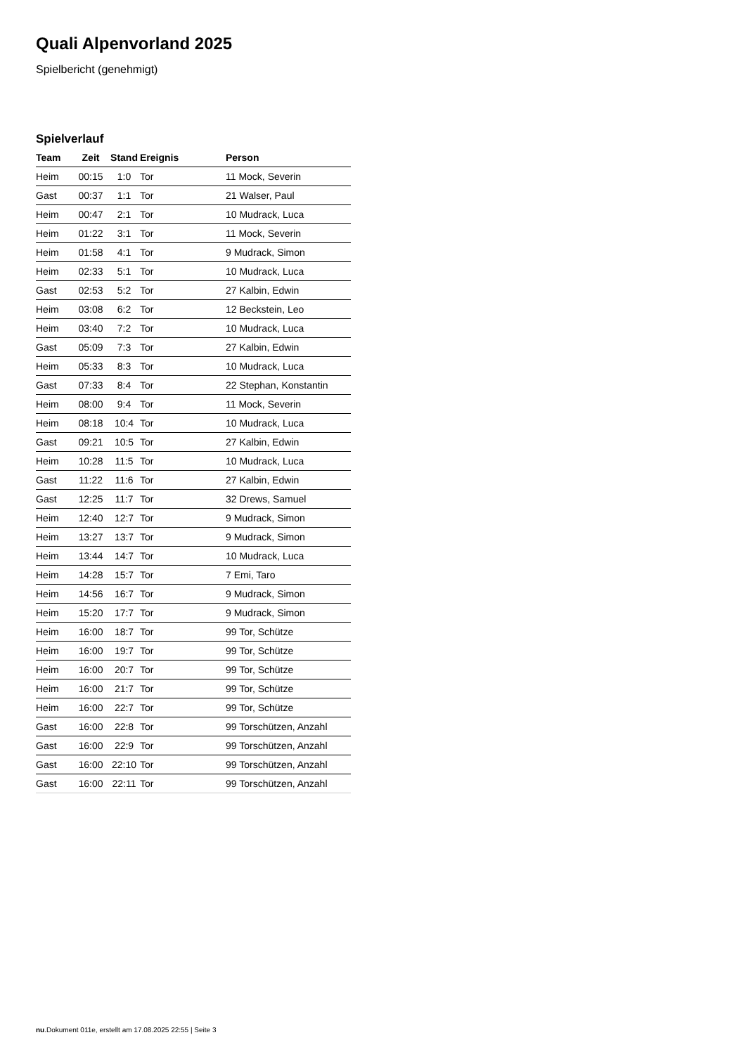Quali Alpenvorland 2025
Spielbericht (genehmigt)
Spielverlauf
| Team | Zeit | Stand | Ereignis | Person |
| --- | --- | --- | --- | --- |
| Heim | 00:15 | 1:0 | Tor | 11 Mock, Severin |
| Gast | 00:37 | 1:1 | Tor | 21 Walser, Paul |
| Heim | 00:47 | 2:1 | Tor | 10 Mudrack, Luca |
| Heim | 01:22 | 3:1 | Tor | 11 Mock, Severin |
| Heim | 01:58 | 4:1 | Tor | 9 Mudrack, Simon |
| Heim | 02:33 | 5:1 | Tor | 10 Mudrack, Luca |
| Gast | 02:53 | 5:2 | Tor | 27 Kalbin, Edwin |
| Heim | 03:08 | 6:2 | Tor | 12 Beckstein, Leo |
| Heim | 03:40 | 7:2 | Tor | 10 Mudrack, Luca |
| Gast | 05:09 | 7:3 | Tor | 27 Kalbin, Edwin |
| Heim | 05:33 | 8:3 | Tor | 10 Mudrack, Luca |
| Gast | 07:33 | 8:4 | Tor | 22 Stephan, Konstantin |
| Heim | 08:00 | 9:4 | Tor | 11 Mock, Severin |
| Heim | 08:18 | 10:4 | Tor | 10 Mudrack, Luca |
| Gast | 09:21 | 10:5 | Tor | 27 Kalbin, Edwin |
| Heim | 10:28 | 11:5 | Tor | 10 Mudrack, Luca |
| Gast | 11:22 | 11:6 | Tor | 27 Kalbin, Edwin |
| Gast | 12:25 | 11:7 | Tor | 32 Drews, Samuel |
| Heim | 12:40 | 12:7 | Tor | 9 Mudrack, Simon |
| Heim | 13:27 | 13:7 | Tor | 9 Mudrack, Simon |
| Heim | 13:44 | 14:7 | Tor | 10 Mudrack, Luca |
| Heim | 14:28 | 15:7 | Tor | 7 Emi, Taro |
| Heim | 14:56 | 16:7 | Tor | 9 Mudrack, Simon |
| Heim | 15:20 | 17:7 | Tor | 9 Mudrack, Simon |
| Heim | 16:00 | 18:7 | Tor | 99 Tor, Schütze |
| Heim | 16:00 | 19:7 | Tor | 99 Tor, Schütze |
| Heim | 16:00 | 20:7 | Tor | 99 Tor, Schütze |
| Heim | 16:00 | 21:7 | Tor | 99 Tor, Schütze |
| Heim | 16:00 | 22:7 | Tor | 99 Tor, Schütze |
| Gast | 16:00 | 22:8 | Tor | 99 Torschützen, Anzahl |
| Gast | 16:00 | 22:9 | Tor | 99 Torschützen, Anzahl |
| Gast | 16:00 | 22:10 | Tor | 99 Torschützen, Anzahl |
| Gast | 16:00 | 22:11 | Tor | 99 Torschützen, Anzahl |
nu.Dokument 011e, erstellt am 17.08.2025 22:55 | Seite 3